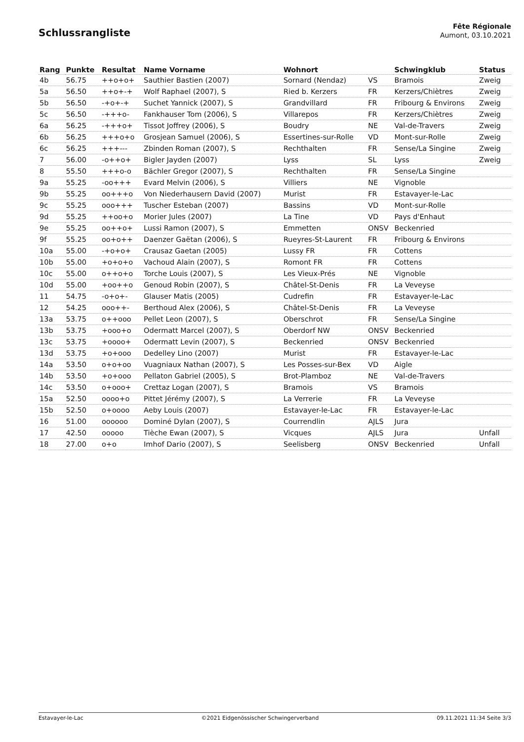Schlussrangliste
Fête Régionale
Aumont, 03.10.2021
| Rang | Punkte | Resultat | Name Vorname | Wohnort | | Schwingklub | Status |
| --- | --- | --- | --- | --- | --- | --- | --- |
| 4b | 56.75 | ++o+o+ | Sauthier Bastien (2007) | Sornard (Nendaz) | VS | Bramois | Zweig |
| 5a | 56.50 | ++o+-+ | Wolf Raphael (2007), S | Ried b. Kerzers | FR | Kerzers/Chiètres | Zweig |
| 5b | 56.50 | -+o+-+ | Suchet Yannick (2007), S | Grandvillard | FR | Fribourg & Environs | Zweig |
| 5c | 56.50 | -+++o- | Fankhauser Tom (2006), S | Villarepos | FR | Kerzers/Chiètres | Zweig |
| 6a | 56.25 | -+++o+ | Tissot Joffrey (2006), S | Boudry | NE | Val-de-Travers | Zweig |
| 6b | 56.25 | +++o+o | Grosjean Samuel (2006), S | Essertines-sur-Rolle | VD | Mont-sur-Rolle | Zweig |
| 6c | 56.25 | +++--- | Zbinden Roman (2007), S | Rechthalten | FR | Sense/La Singine | Zweig |
| 7 | 56.00 | -o++o+ | Bigler Jayden (2007) | Lyss | SL | Lyss | Zweig |
| 8 | 55.50 | +++o-o | Bächler Gregor (2007), S | Rechthalten | FR | Sense/La Singine | |
| 9a | 55.25 | -oo+++ | Evard Melvin (2006), S | Villiers | NE | Vignoble | |
| 9b | 55.25 | oo+++o | Von Niederhausern David (2007) | Murist | FR | Estavayer-le-Lac | |
| 9c | 55.25 | ooo+++ | Tuscher Esteban (2007) | Bassins | VD | Mont-sur-Rolle | |
| 9d | 55.25 | ++oo+o | Morier Jules (2007) | La Tine | VD | Pays d'Enhaut | |
| 9e | 55.25 | oo++o+ | Lussi Ramon (2007), S | Emmetten | ONSV | Beckenried | |
| 9f | 55.25 | oo+o++ | Daenzer Gaëtan (2006), S | Rueyres-St-Laurent | FR | Fribourg & Environs | |
| 10a | 55.00 | -+o+o+ | Crausaz Gaetan (2005) | Lussy FR | FR | Cottens | |
| 10b | 55.00 | +o+o+o | Vachoud Alain (2007), S | Romont FR | FR | Cottens | |
| 10c | 55.00 | o++o+o | Torche Louis (2007), S | Les Vieux-Prés | NE | Vignoble | |
| 10d | 55.00 | +oo++o | Genoud Robin (2007), S | Châtel-St-Denis | FR | La Veveyse | |
| 11 | 54.75 | -o+o+- | Glauser Matis (2005) | Cudrefin | FR | Estavayer-le-Lac | |
| 12 | 54.25 | ooo++- | Berthoud Alex (2006), S | Châtel-St-Denis | FR | La Veveyse | |
| 13a | 53.75 | o++ooo | Pellet Leon (2007), S | Oberschrot | FR | Sense/La Singine | |
| 13b | 53.75 | +ooo+o | Odermatt Marcel (2007), S | Oberdorf NW | ONSV | Beckenried | |
| 13c | 53.75 | +oooo+ | Odermatt Levin (2007), S | Beckenried | ONSV | Beckenried | |
| 13d | 53.75 | +o+ooo | Dedelley Lino (2007) | Murist | FR | Estavayer-le-Lac | |
| 14a | 53.50 | o+o+oo | Vuagniaux Nathan (2007), S | Les Posses-sur-Bex | VD | Aigle | |
| 14b | 53.50 | +o+ooo | Pellaton Gabriel (2005), S | Brot-Plamboz | NE | Val-de-Travers | |
| 14c | 53.50 | o+ooo+ | Crettaz Logan (2007), S | Bramois | VS | Bramois | |
| 15a | 52.50 | oooo+o | Pittet Jérémy (2007), S | La Verrerie | FR | La Veveyse | |
| 15b | 52.50 | o+oooo | Aeby Louis (2007) | Estavayer-le-Lac | FR | Estavayer-le-Lac | |
| 16 | 51.00 | oooooo | Dominé Dylan (2007), S | Courrendlin | AJLS | Jura | |
| 17 | 42.50 | ooooo | Tièche Ewan (2007), S | Vicques | AJLS | Jura | Unfall |
| 18 | 27.00 | o+o | Imhof Dario (2007), S | Seelisberg | ONSV | Beckenried | Unfall |
Estavayer-le-Lac ©2021 Eidgenössischer Schwingerverband 09.11.2021 11:34 Seite 3/3